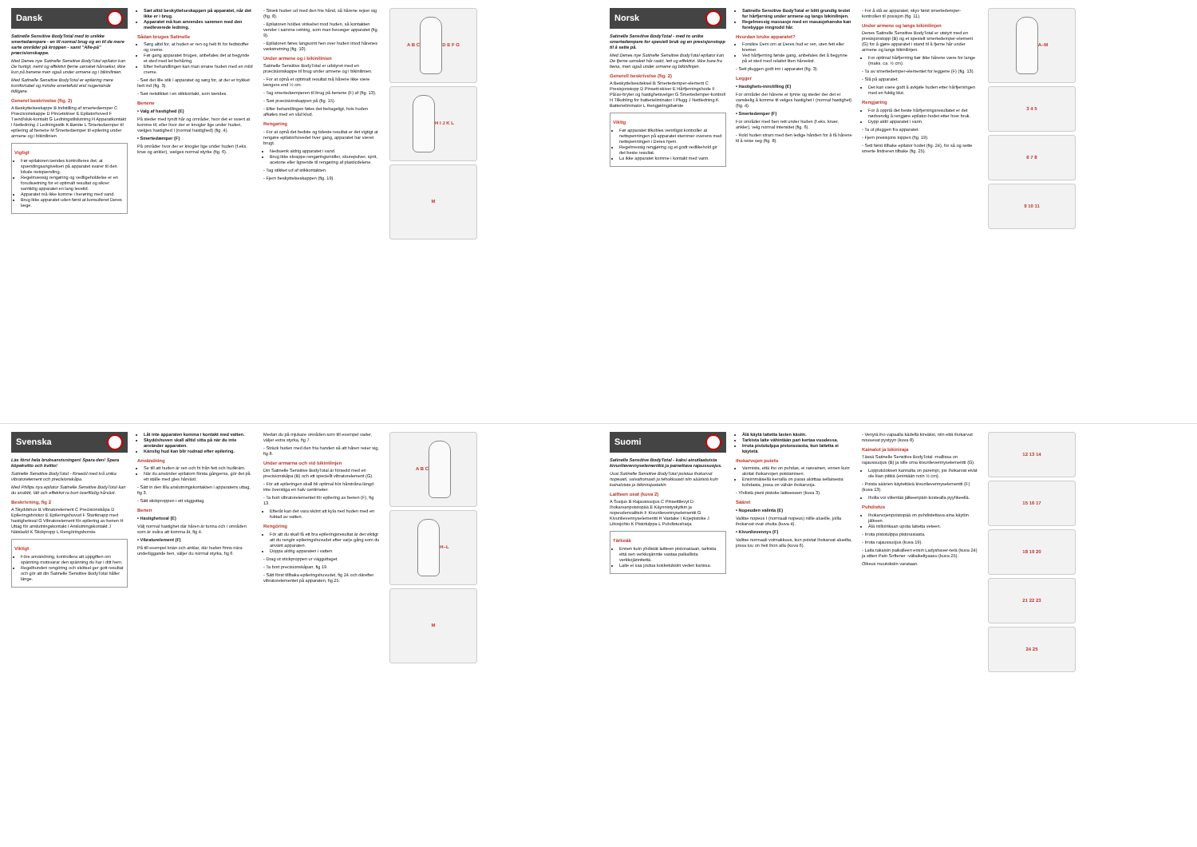Dansk
Satinelle Sensitive BodyTotal med to unikke smertedæmpere - en til normal brug og en til de mere sarte områder på kroppen - samt "Alle-på" præcisionskappe.
Med Denes nye Satinelle Sensitive BodyTotal epilator kan De hurtigt, nemt og effektivt fjerne uønsket hårvækst, ikke kun på benene men også under armene og i bikinilinien.
Med Satinelle Sensitive BodyTotal er epilering mere komfortabel og mindre smertefuld end nogensinde tidligere.
Generel beskrivelse (fig. 2)
A Beskyttelseskappe B Indstilling af smertedæmper C Præcisionskappe D Pincetskiver E Epilatorhoved F Tænd/sluk-kontakt G Ledningstilslutning H Apparatkontakt I Netledning J Ledningsstik K Børste L Smertedæmper til epilering af benene M Smertedæmper til epilering under armene og i bikinilinien
Vigtigt
Før epilatoren tændes kontrolleres det, at spændingsangivelsen på apparatet svarer til den lokale netspænding.
Regelmæssig rengøring og vedligeholdelse er en forudsætning for et optimalt resultat og sikrer samtidig apparatet en lang levetid.
Apparatet må ikke komme i berøring med vand.
Brug ikke apparatet uden først at konsulteret Deres læge.
Sæt altid beskyttelseskappen på apparatet, når det ikke er i brug.
Apparatet må kun anvendes sammen med den medleverede ledning.
Sådan bruges Satinelle
Sørg altid for, at huden er ren og helt fri for fedtstoffer og creme.
Før gang apparatet bruges, anbefales det at begynde et sted med let behåring.
Efter behandlingen kan man smøre huden med en mild creme.
- Sæt det lille stik i apparatet og sørg for, at der er trykket helt ind (fig. 3).
- Sæt netstikket i en stikkontakt, som tændes.
Benene
• Valg af hastighed (E)
På steder med tyndt hår og områder, hvor det er svært at komme til, eller hvor der er knogler lige under huden, vælges hastighed I (normal hastighed) (fig. 4).
• Smertedæmper (F)
På områder hvor der er knogler lige under huden (f.eks. knæ og ankler), vælges normal styrke (fig. 6).
- Stræk huden ud med den frie hånd, så hårene rejser sig (fig. 8).
- Epilatoren holdes vinkelret mod huden, så kontakten vender i samme retning, som man bevæger apparatet (fig. 9).
- Epilatoren føres langsomt hen over huden imod hårenes vækstretning (fig. 10).
Under armene og i bikinilinien
Satinelle Sensitive BodyTotal er udstyret med en præcisionskappe til brug under armene og i bikinilinien.
- For at opnå et optimalt resultat må hårene ikke være længere end ½ cm.
- Tag smertedæmperen til brug på benene (F) af (fig. 13).
- Sæt præcisionskappen på (fig. 15).
- Efter behandlingen føles det behageligt, hvis huden afkøles med en våd klud.
Rengøring
- For at opnå det bedste og tideste resultat er det vigtigt at rengøre epilatorhovedet hver gang, apparatet har været brugt.
Nedsænk aldrig apparatet i vand.
Brug ikke skrappe rengøringsmidler, skurepulver, sprit, acetone eller lignende til rengøring af plasticdelene.
- Tag stikket ud af stikkontakten.
- Fjern beskyttelseskappen (fig. 19).
A B C D E F G
H I J K L
M
Norsk
Satinelle Sensitive BodyTotal - med to unike smertedempere for spesielt bruk og en presisjonstopp til å sette på.
Med Denes nye Satinelle Sensitive BodyTotal epilator kan De fjerne uønsket hår raskt, lett og effektivt. Ikke bare fra bena, men også under armene og bikinilinjen.
Generell beskrivelse (fig. 2)
A Beskyttelsesdeksel B Smertedemper-element C Presisjonstopp D Pinsett-skiver E Hårfjerningshode F På/av-bryter og hastighetsvelger G Smertedemper-kontroll H Tilkobling for batterieliminator I Plugg J Nettledning K Batterieliminator L Rengjøringsbørste
Viktig
Før apparatet tilkobles vennligst kontroller at nettspenningen på apparatet stemmer overens med nettspenningen i Deres hjem.
Regelmessig rengjøring og et godt vedlikehold gir det beste resultat.
La ikke apparatet komme i kontakt med vann.
Satinelle Sensitive BodyTotal er blitt grundig testet for hårfjerning under armene og langs bikinilinjen.
Regelmessig massasje med en masasjehanske kan forebygge inngrodd hår.
Hvordan bruke apparatet?
Forsikre Dem om at Deres hud er ren, uten fett eller kremer.
Ved hårfjerning første gang, anbefales det å begynne på et sted med relativt liten hårvekst.
- Sett pluggen godt inn i apparatet (fig. 3).
Legger
• Hastighets-innstilling (E)
For områder der hårene er tynne og steder der det er vanskelig å komme til velges hastighet I (normal hastighet) (fig. 4).
• Smertedemper (F)
For områder med ben rett under huden (f.eks. knær, ankler), velg normal intensitet (fig. 6).
- Hold huden stram med den ledige hånden for å få hårene til å reise seg (fig. 8).
- For å slå av apparatet, skyv først smertedemper-kontrollen til posisjon (fig. 11).
Under armene og langs bikinilinjen
Denes Satinelle Sensitive BodyTotal er utstyrt med en presisjonstopp (B) og et spesielt smertedemper-element (G) for å gjøre apparatet i stand til å fjerne hår under armene og langs bikinilinjen.
For optimal hårfjerning bør ikke hårene være for lange (maks. ca. ½ cm).
- Ta av smertedemper-elementet for leggene (F) (fig. 13).
- Slå på apparatet.
Det kan være godt å avkjøle huden etter hårfjerningen med en fuktig klut.
Rengjøring
For å oppnå det beste hårfjerningsresultatet er det nødvendig å rengjøre epilator-hodet etter hver bruk.
Dypp aldri apparatet i vann.
- Ta ut pluggen fra apparatet.
- Fjern presisjons toppen (fig. 19).
- Sett først tilbake epilator hodet (fig. 24), for så og sette smerte lindreren tilbake (fig. 25).
A–M
3 4 5
6 7 8
9 10 11
Svenska
Läs först hela bruksanvisningen! Spara den! Spara köpekvitto och kvitto!
Satinelle Sensitive BodyTotal - försedd med två unika vibratorelement och precisionskåpa.
Med Philips nya epilator Satinelle Sensitive BodyTotal kan du snabbt, lätt och effektivt ta bort överflödig hårväxt.
Beskrivning, fig 2
A Skyddshuv B Vibratorelement C Precisionskåpa D Epileringsbrickor E Epileringshuvud F Startknapp med hastighetsval G Vibratorelement för epilering av benen H Uttag för anslutningskontakt I Anslutningskontakt J Nätsladd K Stickpropp L Rengöringsborste
Viktigt
Före användning, kontrollera att uppgiften om spänning motsvarar den spänning du har i ditt hem.
Regelbunden rengöring och skötsel ger gott resultat och gör att din Satinelle Sensitive BodyTotal håller länge.
Låt inte apparaten komma i kontakt med vatten.
Skyddshuven skall alltid sitta på när du inte använder apparaten.
Känslig hud kan blir rodnad efter epilering.
Användning
Se till att huden är ren och fri från fett och hudkräm.
När du använder epilatorn första gångerna, gör det på ett ställe med gles hårväxt.
- Sätt in den lilla anslutningskontakten i apparatens uttag, fig 3.
- Sätt stickproppen i ett vägguttag.
Benen
• Hastighetsval (E)
Välj normal hastighet där håren är tunna och i områden som är svåra att komma åt, fig 4.
• Vibratorelement (F)
På till exempel knän och anklar, där huden finns nära underliggande ben, väljer du normal styrka, fig 6.
Medan du på mjukare områden som till exempel vader, väljer extra styrka, fig 7.
- Sträck huden med den fria handen så att håren reser sig, fig 8.
Under armarna och vid bikinilinjen
Din Satinelle Sensitive BodyTotal är försedd med en precisionskåpa (B) och ett speciellt vibratorelement (G).
- För att epileringen skall bli optimal bör hårstråna längd inte överstiga en halv centimeter.
- Ta bort vibratorelementet för epilering av benen (F), fig 13.
Efteråt kan det vara skönt att kyla ned huden med en fuktad av vatten.
Rengöring
För att du skall få ett bra epileringsresultat är det viktigt att du rengör epileringshuvudet efter varje gång som du använt apparaten.
Doppa aldrig apparaten i vatten.
- Drag ut stickproppen ur vägguttaget.
- Ta bort precisionskåpan, fig 19.
- Sätt först tillbaka epileringshuvudet, fig 24 och därefter vibratorelementet på apparaten, fig 25.
A B C
H–L
M
Suomi
Satinelle Sensitive BodyTotal - kaksi ainutlaatuista kivunlievennyselementtiä ja painettava rajaussuojus.
Uusi Satinelle Sensitive BodyTotal poistaa ihokarvat nopeasti, vaivattomasti ja tehokkaasti niin sääristä kuin kainaloista ja bikinirajastakin.
Laitteen osat (kuva 2)
A Suojus B Rajaussuojus C Pinsettilevyt D Ihokarvanpoistopää E Käynnistyskytkin ja nopeudenvalitsin F Kivunlievennyselementti G Kivunlievennyselementti H Vastake I Kojepistoke J Liitosjohto K Pistotulppa L Puhdistusharja
Tärkeää
Ennen kuin yhdistät laitteen pistorasiaan, tarkista että sen verkkojännite vastaa paikallista verkkojännitettä.
Laite ei saa joutua kosketuksiin veden kanssa.
Älä käytä laitetta lasten käsiin.
Tarkista laite vähintään pari kertaa vuodessa.
Irrota pistotulppa pistorasiasta, kun laitetta ei käytetä.
Ihokarvojen poisto
Varmista, että iho on puhdas, ei rasvainen, ennen kuin aloitat ihokarvojen poistamisen.
Ensimmäisellä kerralla on paras aloittaa sellaisesta kohdasta, jossa on vähän ihokarvoja.
- Yhdistä pieni pistoke laitteeseen (kuva 3).
Sääret
• Nopeuden valinta (E)
Valitse nopeus I (normaali nopeus) niille alueille, joilla ihokarvat ovat ohuita (kuva 4).
• Kivunlievennys (F)
Valitse normaali voimakkuus, kun poistat ihokarvat alueilta, jossa luu on heti ihon alla (kuva 6).
- Venytä iho vapaalla kädellä kireäksi, niin että ihokarvat nousevat pystyyn (kuva 8).
Kainalot ja bikiniraja
Tässä Satinelle Sensitive BodyTotal -mallissa on rajaussuojus (B) ja sille oma kivunlievennyselementti (G).
Lopputuloksen kannalta on parempi, jos ihokarvat eivät ole liian pitkiä (enintään noin ½ cm).
- Poista säärien käytettävä kivunlievennyselementti (F) (kuva 13).
Iholla voi viilentää jälkeenpäin kostealla pyyhkeellä.
Puhdistus
Ihokarvojenpoistopää on puhdistettava aina käytön jälkeen.
Älä milloinkaan upota laitetta veteen.
- Irrota pistotulppa pistorasiasta.
- Irrota rajaussuojus (kuva 19).
- Laita takaisin paikalleen ensin Ladyshaver-terä (kuva 24) ja sitten Pain Softener -väliaikeltyaasu (kuva 25).
Oikeus muutoksiin varataan.
12 13 14
15 16 17
18 19 20
21 22 23
24 25